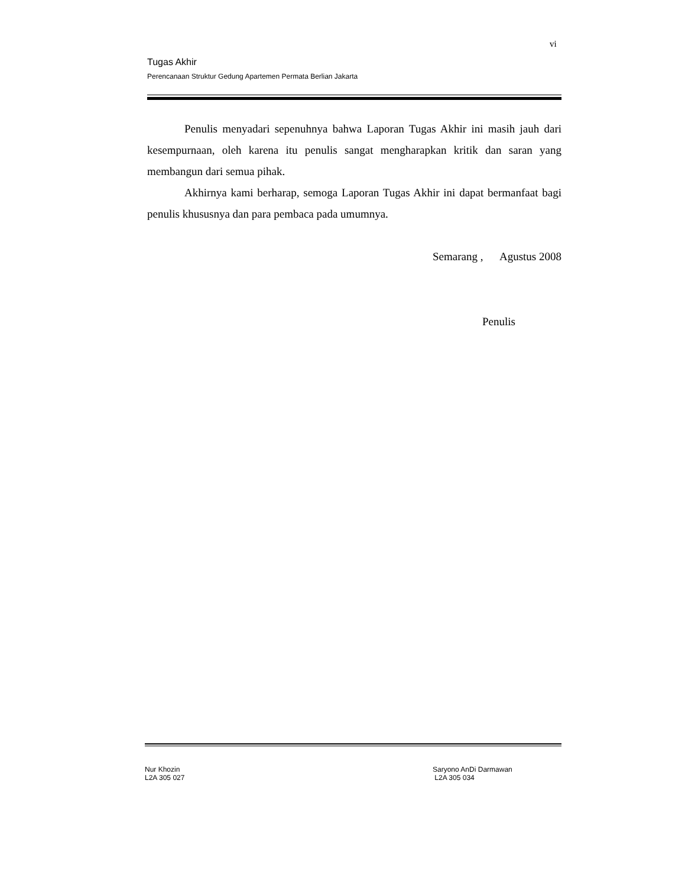vi
Tugas Akhir
Perencanaan Struktur Gedung Apartemen Permata Berlian Jakarta
Penulis menyadari sepenuhnya bahwa Laporan Tugas Akhir ini masih jauh dari kesempurnaan, oleh karena itu penulis sangat mengharapkan kritik dan saran yang membangun dari semua pihak.
Akhirnya kami berharap, semoga Laporan Tugas Akhir ini dapat bermanfaat bagi penulis khususnya dan para pembaca pada umumnya.
Semarang , Agustus 2008
Penulis
Nur Khozin
L2A 305 027
Saryono AnDi Darmawan
L2A 305 034